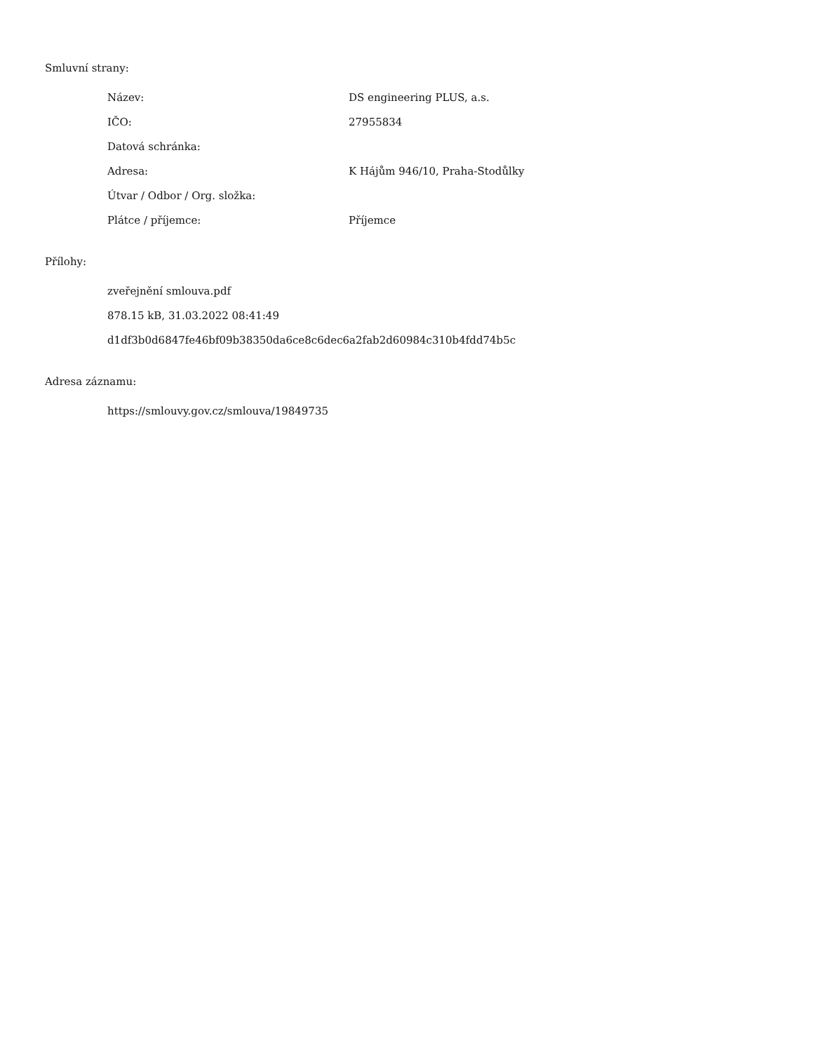Smluvní strany:
| Název: | DS engineering PLUS, a.s. |
| IČO: | 27955834 |
| Datová schránka: | |
| Adresa: | K Hájům 946/10, Praha-Stodůlky |
| Útvar / Odbor / Org. složka: | |
| Plátce / příjemce: | Příjemce |
Přílohy:
zveřejnění smlouva.pdf
878.15 kB, 31.03.2022 08:41:49
d1df3b0d6847fe46bf09b38350da6ce8c6dec6a2fab2d60984c310b4fdd74b5c
Adresa záznamu:
https://smlouvy.gov.cz/smlouva/19849735